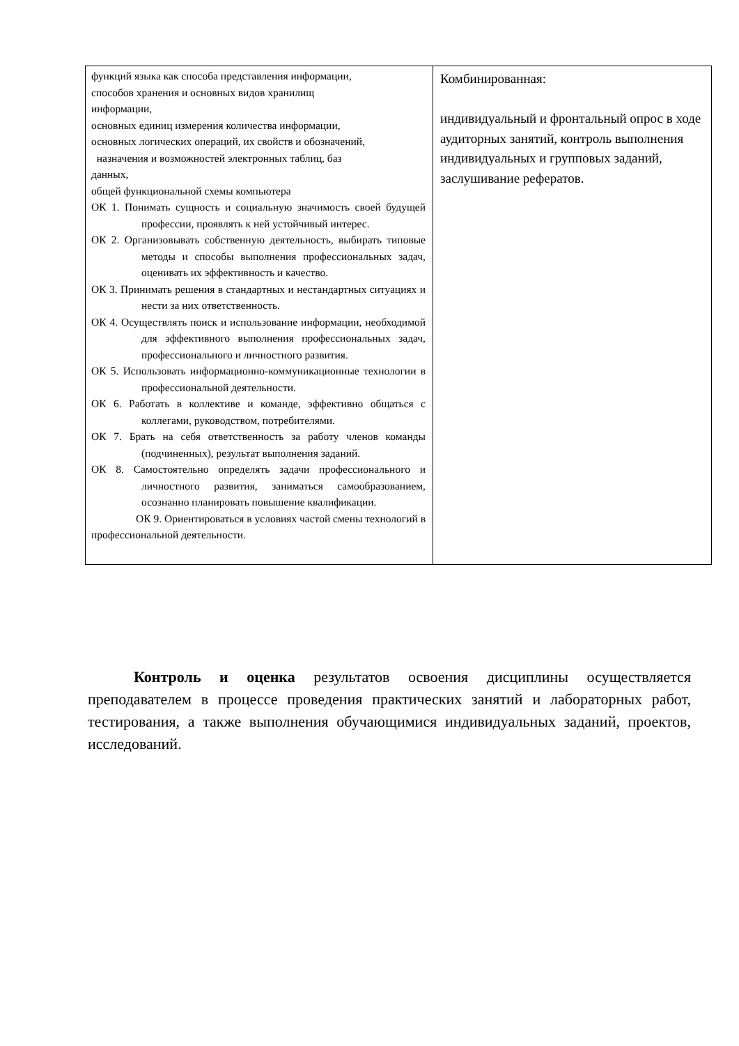| функций языка как способа представления информации, способов хранения и основных видов хранилищ информации, основных единиц измерения количества информации, основных логических операций, их свойств и обозначений, назначения и возможностей электронных таблиц, баз данных, общей функциональной схемы компьютера ОК 1. Понимать сущность и социальную значимость своей будущей профессии, проявлять к ней устойчивый интерес. ОК 2. Организовывать собственную деятельность, выбирать типовые методы и способы выполнения профессиональных задач, оценивать их эффективность и качество. ОК 3. Принимать решения в стандартных и нестандартных ситуациях и нести за них ответственность. ОК 4. Осуществлять поиск и использование информации, необходимой для эффективного выполнения профессиональных задач, профессионального и личностного развития. ОК 5. Использовать информационно-коммуникационные технологии в профессиональной деятельности. ОК 6. Работать в коллективе и команде, эффективно общаться с коллегами, руководством, потребителями. ОК 7. Брать на себя ответственность за работу членов команды (подчиненных), результат выполнения заданий. ОК 8. Самостоятельно определять задачи профессионального и личностного развития, заниматься самообразованием, осознанно планировать повышение квалификации. ОК 9. Ориентироваться в условиях частой смены технологий в профессиональной деятельности. | Комбинированная: индивидуальный и фронтальный опрос в ходе аудиторных занятий, контроль выполнения индивидуальных и групповых заданий, заслушивание рефератов. |
Контроль и оценка результатов освоения дисциплины осуществляется преподавателем в процессе проведения практических занятий и лабораторных работ, тестирования, а также выполнения обучающимися индивидуальных заданий, проектов, исследований.